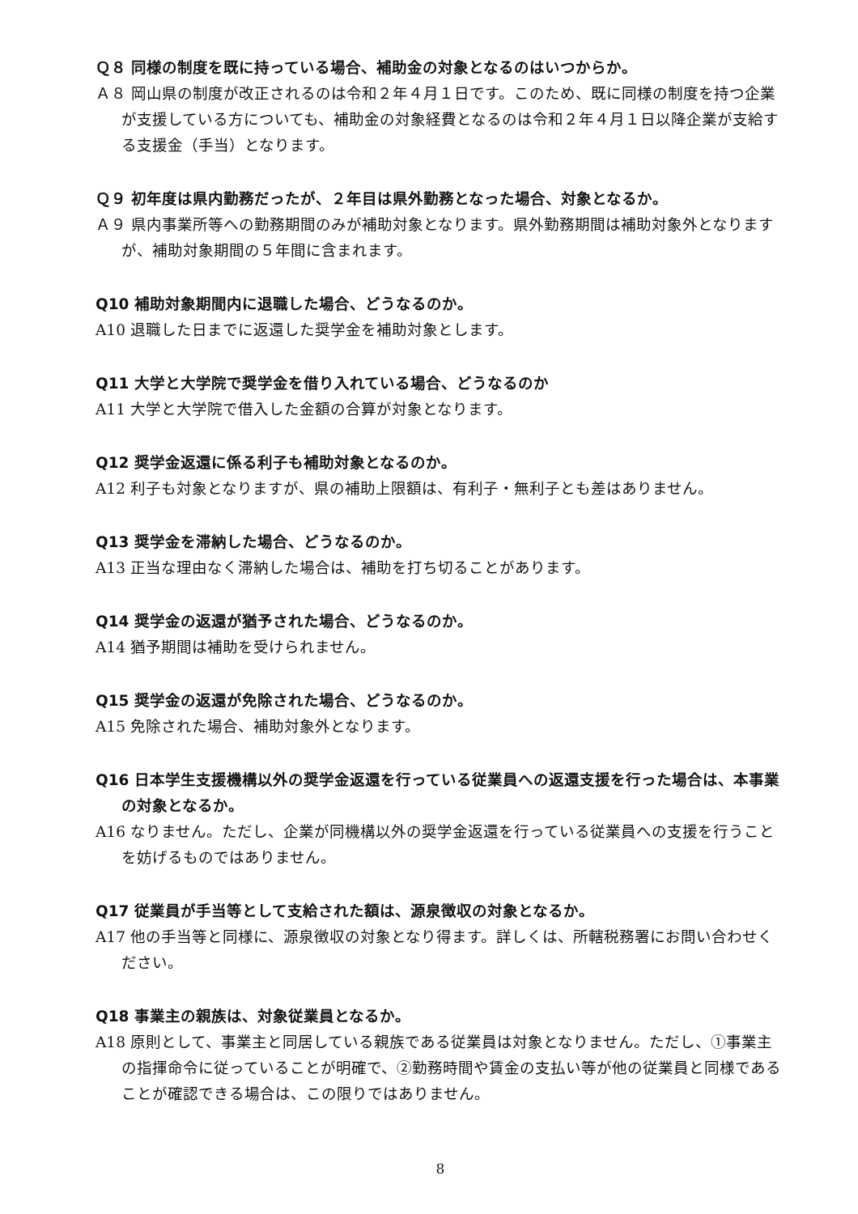Ｑ８ 同様の制度を既に持っている場合、補助金の対象となるのはいつからか。
Ａ８ 岡山県の制度が改正されるのは令和２年４月１日です。このため、既に同様の制度を持つ企業が支援している方についても、補助金の対象経費となるのは令和２年４月１日以降企業が支給する支援金（手当）となります。
Ｑ９ 初年度は県内勤務だったが、２年目は県外勤務となった場合、対象となるか。
Ａ９ 県内事業所等への勤務期間のみが補助対象となります。県外勤務期間は補助対象外となりますが、補助対象期間の５年間に含まれます。
Q10 補助対象期間内に退職した場合、どうなるのか。
A10 退職した日までに返還した奨学金を補助対象とします。
Q11 大学と大学院で奨学金を借り入れている場合、どうなるのか
A11 大学と大学院で借入した金額の合算が対象となります。
Q12 奨学金返還に係る利子も補助対象となるのか。
A12 利子も対象となりますが、県の補助上限額は、有利子・無利子とも差はありません。
Q13 奨学金を滞納した場合、どうなるのか。
A13 正当な理由なく滞納した場合は、補助を打ち切ることがあります。
Q14 奨学金の返還が猶予された場合、どうなるのか。
A14 猶予期間は補助を受けられません。
Q15 奨学金の返還が免除された場合、どうなるのか。
A15 免除された場合、補助対象外となります。
Q16 日本学生支援機構以外の奨学金返還を行っている従業員への返還支援を行った場合は、本事業の対象となるか。
A16 なりません。ただし、企業が同機構以外の奨学金返還を行っている従業員への支援を行うことを妨げるものではありません。
Q17 従業員が手当等として支給された額は、源泉徴収の対象となるか。
A17 他の手当等と同様に、源泉徴収の対象となり得ます。詳しくは、所轄税務署にお問い合わせください。
Q18 事業主の親族は、対象従業員となるか。
A18 原則として、事業主と同居している親族である従業員は対象となりません。ただし、①事業主の指揮命令に従っていることが明確で、②勤務時間や賃金の支払い等が他の従業員と同様であることが確認できる場合は、この限りではありません。
8